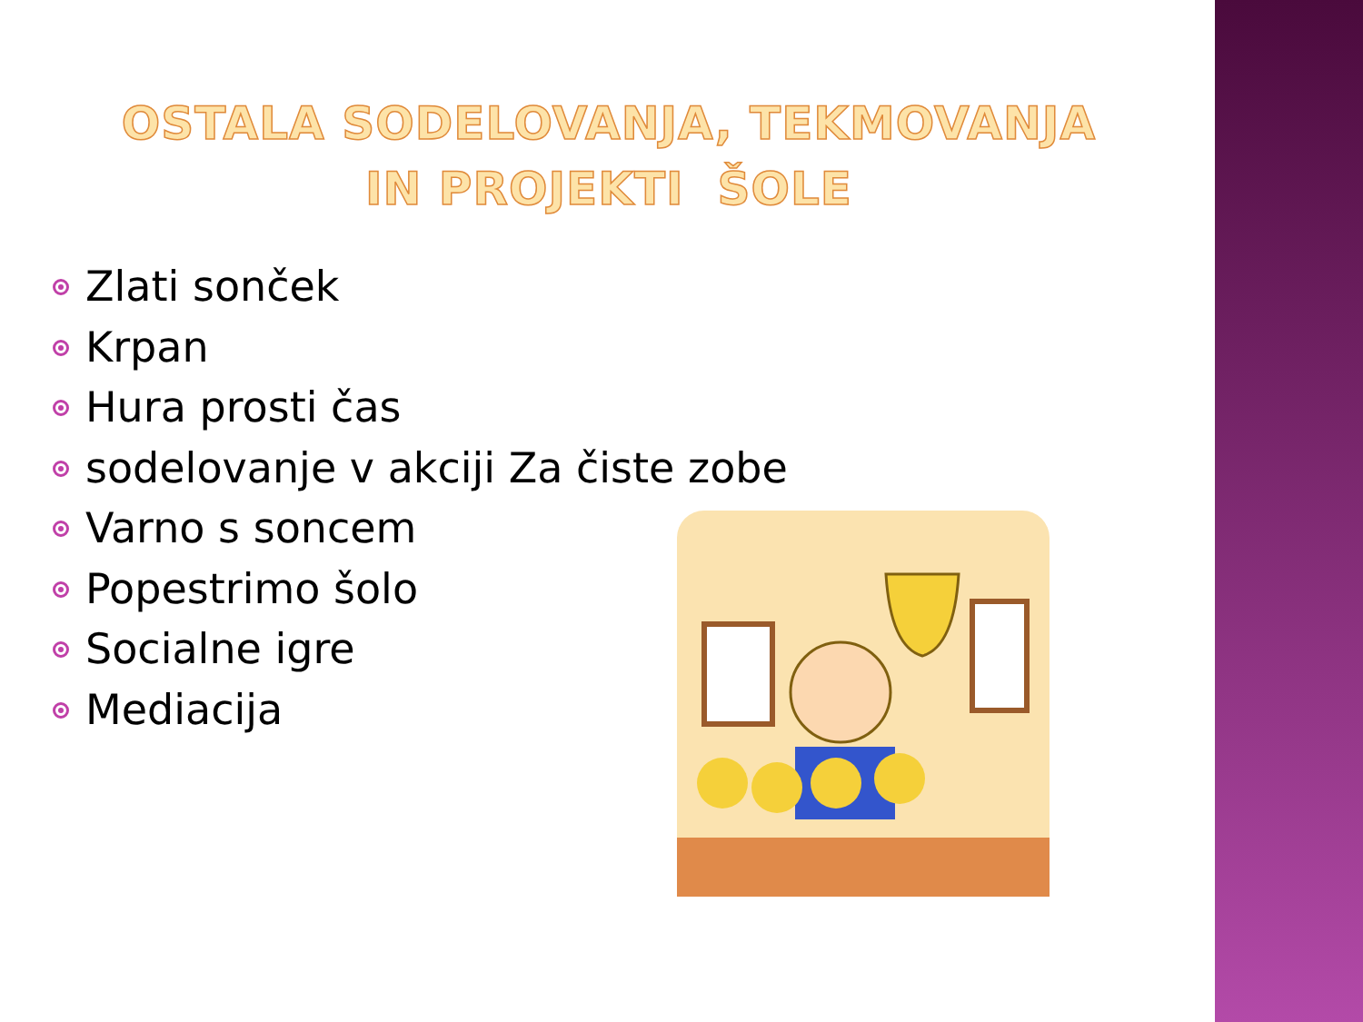OSTALA SODELOVANJA, TEKMOVANJA
IN PROJEKTI ŠOLE
Zlati sonček
Krpan
Hura prosti čas
sodelovanje v akciji Za čiste zobe
Varno s soncem
Popestrimo šolo
Socialne igre
Mediacija